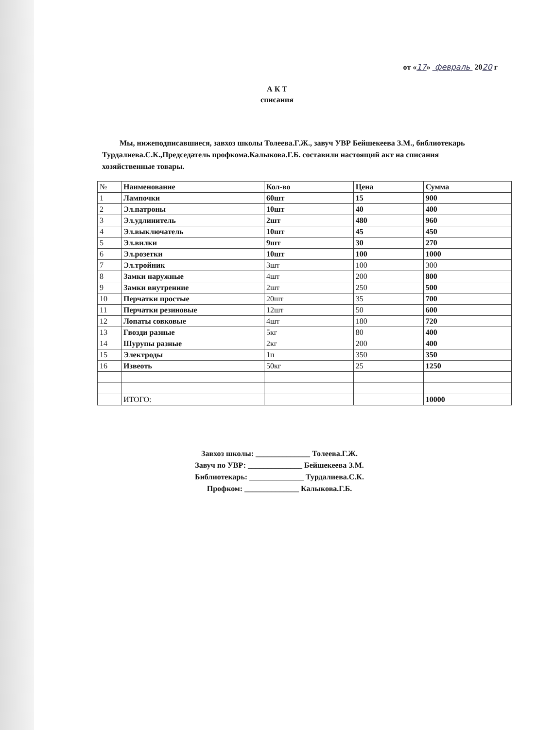от «17» февраль 2020 г
А К Т
списания
Мы, нижеподписавшиеся, завхоз школы Толеева.Г.Ж., завуч УВР Бейшекеева З.М., библиотекарь Турдалиева.С.К.,Председатель профкома.Калыкова.Г.Б. составили настоящий акт на списания хозяйственные товары.
| № | Наименование | Кол-во | Цена | Сумма |
| 1 | Лампочки | 60шт | 15 | 900 |
| 2 | Эл.патроны | 10шт | 40 | 400 |
| 3 | Эл.удлинитель | 2шт | 480 | 960 |
| 4 | Эл.выключатель | 10шт | 45 | 450 |
| 5 | Эл.вилки | 9шт | 30 | 270 |
| 6 | Эл.розетки | 10шт | 100 | 1000 |
| 7 | Эл.тройник | 3шт | 100 | 300 |
| 8 | Замки наружные | 4шт | 200 | 800 |
| 9 | Замки внутренние | 2шт | 250 | 500 |
| 10 | Перчатки простые | 20шт | 35 | 700 |
| 11 | Перчатки резиновые | 12шт | 50 | 600 |
| 12 | Лопаты совковые | 4шт | 180 | 720 |
| 13 | Гвозди разные | 5кг | 80 | 400 |
| 14 | Шурупы разные | 2кг | 200 | 400 |
| 15 | Электроды | 1п | 350 | 350 |
| 16 | Извеоть | 50кг | 25 | 1250 |
| | ИТОГО: | | | 10000 |
Завхоз школы: ______________ Толеева.Г.Ж.
Завуч по УВР: ______________ Бейшекеева З.М.
Библиотекарь: ______________ Турдалиева.С.К.
Профком: ______________ Калыкова.Г.Б.